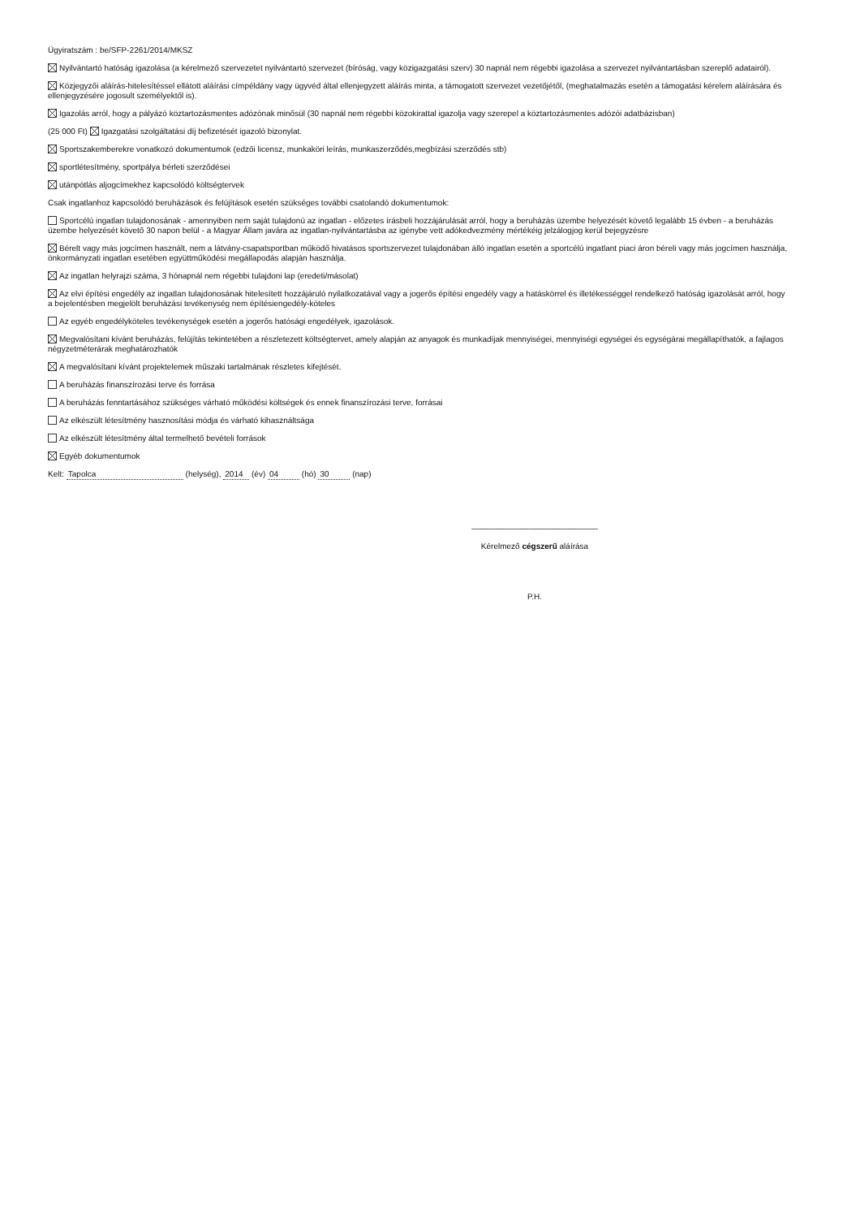Ügyiratszám : be/SFP-2261/2014/MKSZ
Nyilvántartó hatóság igazolása (a kérelmező szervezetet nyilvántartó szervezet (bíróság, vagy közigazgatási szerv) 30 napnál nem régebbi igazolása a szervezet nyilvántartásban szereplő adatairól).
Közjegyzői aláírás-hitelesítéssel ellátott aláírási címpéldány vagy ügyvéd által ellenjegyzett aláírás minta, a támogatott szervezet vezetőjétől, (meghatalmazás esetén a támogatási kérelem aláírására és ellenjegyzésére jogosult személyektől is).
Igazolás arról, hogy a pályázó köztartozásmentes adózónak minősül (30 napnál nem régebbi közokirattal igazolja vagy szerepel a köztartozásmentes adózói adatbázisban)
(25 000 Ft) Igazgatási szolgáltatási díj befizetését igazoló bizonylat.
Sportszakemberekre vonatkozó dokumentumok (edzői licensz, munkaköri leírás, munkaszerződés,megbízási szerződés stb)
sportlétesítmény, sportpálya bérleti szerződései
utánpótlás aljogcímekhez kapcsolódó költségtervek
Csak ingatlanhoz kapcsolódó beruházások és felújítások esetén szükséges további csatolandó dokumentumok:
Sportcélú ingatlan tulajdonosának - amennyiben nem saját tulajdonú az ingatlan - előzetes írásbeli hozzájárulását arról, hogy a beruházás üzembe helyezését követő legalább 15 évben - a beruházás üzembe helyezését követő 30 napon belül - a Magyar Állam javára az ingatlan-nyilvántartásba az igénybe vett adókedvezmény mértékéig jelzálogjog kerül bejegyzésre
Bérelt vagy más jogcímen használt, nem a látvány-csapatsportban működő hivatásos sportszervezet tulajdonában álló ingatlan esetén a sportcélú ingatlant piaci áron béreli vagy más jogcímen használja, önkormányzati ingatlan esetében együttműködési megállapodás alapján használja.
Az ingatlan helyrajzi száma, 3 hónapnál nem régebbi tulajdoni lap (eredeti/másolat)
Az elvi építési engedély az ingatlan tulajdonosának hitelesített hozzájáruló nyilatkozatával vagy a jogerős építési engedély vagy a hatáskörrel és illetékességgel rendelkező hatóság igazolását arról, hogy a bejelentésben megjelölt beruházási tevékenység nem építésiengedély-köteles
Az egyéb engedélyköteles tevékenységek esetén a jogerős hatósági engedélyek, igazolások.
Megvalósítani kívánt beruházás, felújítás tekintetében a részletezett költségtervet, amely alapján az anyagok és munkadíjak mennyiségei, mennyiségi egységei és egységárai megállapíthatók, a fajlagos négyzetméterárak meghatározhatók
A megvalósítani kívánt projektelemek műszaki tartalmának részletes kifejtését.
A beruházás finanszírozási terve és forrása
A beruházás fenntartásához szükséges várható működési költségek és ennek finanszírozási terve, forrásai
Az elkészült létesítmény hasznosítási módja és várható kihasználtsága
Az elkészült létesítmény által termelhető bevételi források
Egyéb dokumentumok
Kelt: Tapolca (helység), 2014 (év) 04 (hó) 30 (nap)
____________________________
Kérelmező cégszerű aláírása
P.H.